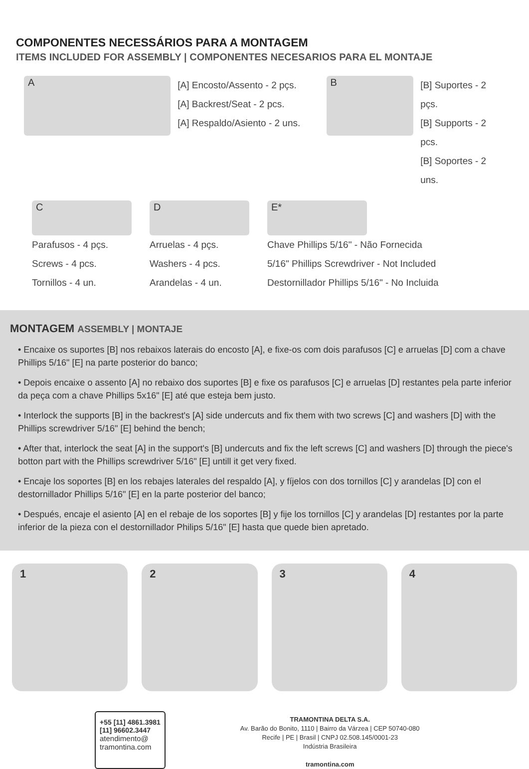COMPONENTES NECESSÁRIOS PARA A MONTAGEM
ITEMS INCLUDED FOR ASSEMBLY | COMPONENTES NECESARIOS PARA EL MONTAJE
A
[A] Encosto/Assento - 2 pçs.
[A] Backrest/Seat - 2 pcs.
[A] Respaldo/Asiento - 2 uns.
B
[B] Suportes - 2 pçs.
[B] Supports - 2 pcs.
[B] Soportes - 2 uns.
C
Parafusos - 4 pçs.
Screws - 4 pcs.
Tornillos - 4 un.
D
Arruelas - 4 pçs.
Washers - 4 pcs.
Arandelas - 4 un.
E*
Chave Phillips 5/16" - Não Fornecida
5/16" Phillips Screwdriver - Not Included
Destornillador Phillips 5/16" - No Incluida
MONTAGEM ASSEMBLY | MONTAJE
• Encaixe os suportes [B] nos rebaixos laterais do encosto [A], e fixe-os com dois parafusos [C] e arruelas [D] com a chave Phillips 5/16" [E] na parte posterior do banco;
• Depois encaixe o assento [A] no rebaixo dos suportes [B] e fixe os parafusos [C] e arruelas [D] restantes pela parte inferior da peça com a chave Phillips 5x16" [E] até que esteja bem justo.
• Interlock the supports [B] in the backrest's [A] side undercuts and fix them with two screws [C] and washers [D] with the Phillips screwdriver 5/16" [E] behind the bench;
• After that, interlock the seat [A] in the support's [B] undercuts and fix the left screws [C] and washers [D] through the piece's botton part with the Phillips screwdriver 5/16" [E] untill it get very fixed.
• Encaje los soportes [B] en los rebajes laterales del respaldo [A], y fíjelos con dos tornillos [C] y arandelas [D] con el destornillador Phillips 5/16" [E] en la parte posterior del banco;
• Después, encaje el asiento [A] en el rebaje de los soportes [B] y fije los tornillos [C] y arandelas [D] restantes por la parte inferior de la pieza con el destornillador Philips 5/16" [E] hasta que quede bien apretado.
1 2 3 4
+55 [11] 4861.3981
[11] 96602.3447
atendimento@
tramontina.com
TRAMONTINA DELTA S.A.
Av. Barão do Bonito, 1110 | Bairro da Várzea | CEP 50740-080
Recife | PE | Brasil | CNPJ 02.508.145/0001-23
Indústria Brasileira
tramontina.com